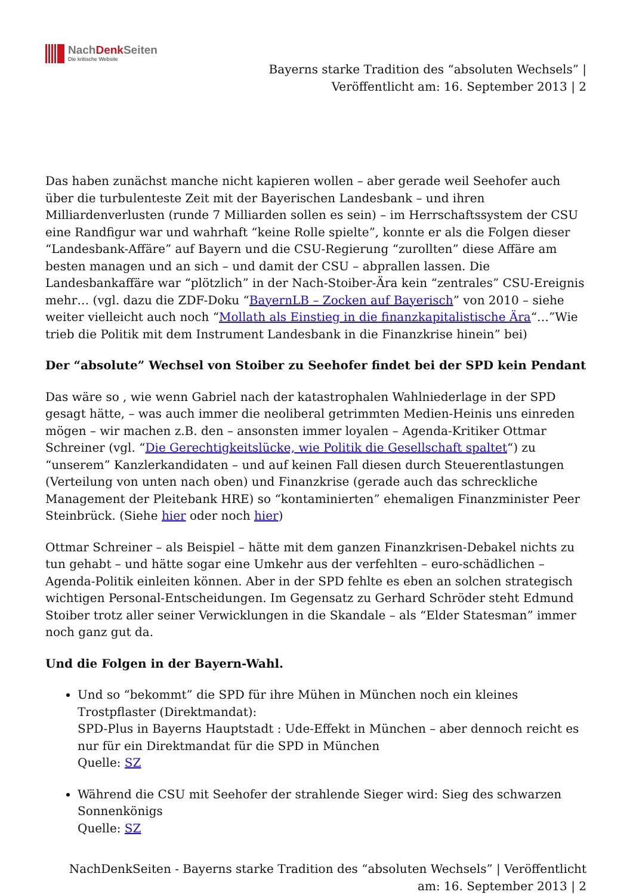NachDenk Seiten
Die kritische Website
Bayerns starke Tradition des “absoluten Wechsels” | Veröffentlicht am: 16. September 2013 | 2
Das haben zunächst manche nicht kapieren wollen – aber gerade weil Seehofer auch über die turbulenteste Zeit mit der Bayerischen Landesbank – und ihren Milliardenverlusten (runde 7 Milliarden sollen es sein) – im Herrschaftssystem der CSU eine Randfigur war und wahrhaft “keine Rolle spielte”, konnte er als die Folgen dieser “Landesbank-Affäre” auf Bayern und die CSU-Regierung “zurollten” diese Affäre am besten managen und an sich – und damit der CSU – abprallen lassen. Die Landesbankaffäre war “plötzlich” in der Nach-Stoiber-Ära kein “zentrales” CSU-Ereignis mehr… (vgl. dazu die ZDF-Doku “BayernLB – Zocken auf Bayerisch” von 2010 – siehe weiter vielleicht auch noch “Mollath als Einstieg in die finanzkapitalistische Ära“…”Wie trieb die Politik mit dem Instrument Landesbank in die Finanzkrise hinein” bei)
Der “absolute” Wechsel von Stoiber zu Seehofer findet bei der SPD kein Pendant
Das wäre so , wie wenn Gabriel nach der katastrophalen Wahlniederlage in der SPD gesagt hätte, – was auch immer die neoliberal getrimmten Medien-Heinis uns einreden mögen – wir machen z.B. den – ansonsten immer loyalen – Agenda-Kritiker Ottmar Schreiner (vgl. “Die Gerechtigkeitslücke, wie Politik die Gesellschaft spaltet“) zu “unserem” Kanzlerkandidaten – und auf keinen Fall diesen durch Steuerentlastungen (Verteilung von unten nach oben) und Finanzkrise (gerade auch das schreckliche Management der Pleitebank HRE) so “kontaminierten” ehemaligen Finanzminister Peer Steinbrück. (Siehe hier oder noch hier)
Ottmar Schreiner – als Beispiel – hätte mit dem ganzen Finanzkrisen-Debakel nichts zu tun gehabt – und hätte sogar eine Umkehr aus der verfehlten – euro-schädlichen – Agenda-Politik einleiten können. Aber in der SPD fehlte es eben an solchen strategisch wichtigen Personal-Entscheidungen. Im Gegensatz zu Gerhard Schröder steht Edmund Stoiber trotz aller seiner Verwicklungen in die Skandale – als “Elder Statesman” immer noch ganz gut da.
Und die Folgen in der Bayern-Wahl.
Und so “bekommt” die SPD für ihre Mühen in München noch ein kleines Trostpflaster (Direktmandat):
SPD-Plus in Bayerns Hauptstadt : Ude-Effekt in München – aber dennoch reicht es nur für ein Direktmandat für die SPD in München
Quelle: SZ
Während die CSU mit Seehofer der strahlende Sieger wird: Sieg des schwarzen Sonnenkönigs
Quelle: SZ
NachDenkSeiten - Bayerns starke Tradition des “absoluten Wechsels” | Veröffentlicht am: 16. September 2013 | 2